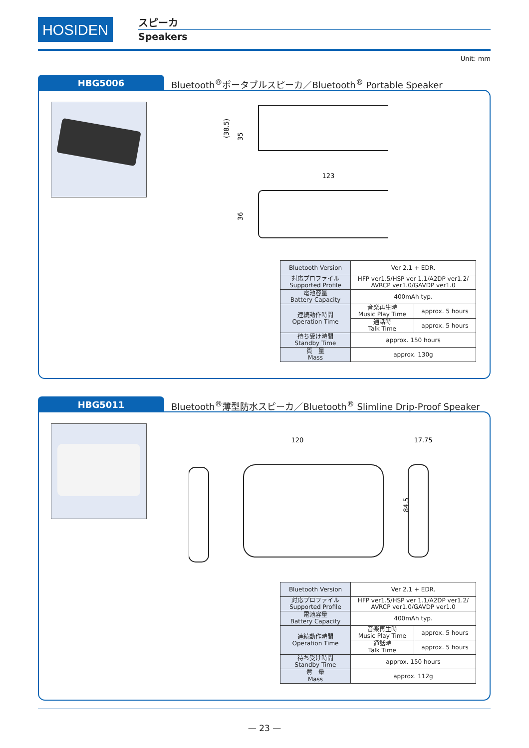HOSIDEN スピーカ
Speakers
Unit: mm
HBG5006
Bluetooth<sup>®</sup>ポータブルスピーカ／Bluetooth<sup>®</sup> Portable Speaker
(38.5)
35
123
36
| Bluetooth Version | Ver 2.1 + EDR. | |
| 対応プロファイル Supported Profile | HFP ver1.5/HSP ver 1.1/A2DP ver1.2/ AVRCP ver1.0/GAVDP ver1.0 | |
| 電池容量 Battery Capacity | 400mAh typ. | |
| 連続動作時間 Operation Time | 音楽再生時 Music Play Time | approx. 5 hours |
| | 通話時 Talk Time | approx. 5 hours |
| 待ち受け時間 Standby Time | approx. 150 hours | |
| 質 量 Mass | approx. 130g | |
HBG5011
Bluetooth<sup>®</sup>薄型防水スピーカ／Bluetooth<sup>®</sup> Slimline Drip-Proof Speaker
120
84.5
17.75
| Bluetooth Version | Ver 2.1 + EDR. | |
| 対応プロファイル Supported Profile | HFP ver1.5/HSP ver 1.1/A2DP ver1.2/ AVRCP ver1.0/GAVDP ver1.0 | |
| 電池容量 Battery Capacity | 400mAh typ. | |
| 連続動作時間 Operation Time | 音楽再生時 Music Play Time | approx. 5 hours |
| | 通話時 Talk Time | approx. 5 hours |
| 待ち受け時間 Standby Time | approx. 150 hours | |
| 質 量 Mass | approx. 112g | |
— 23 —